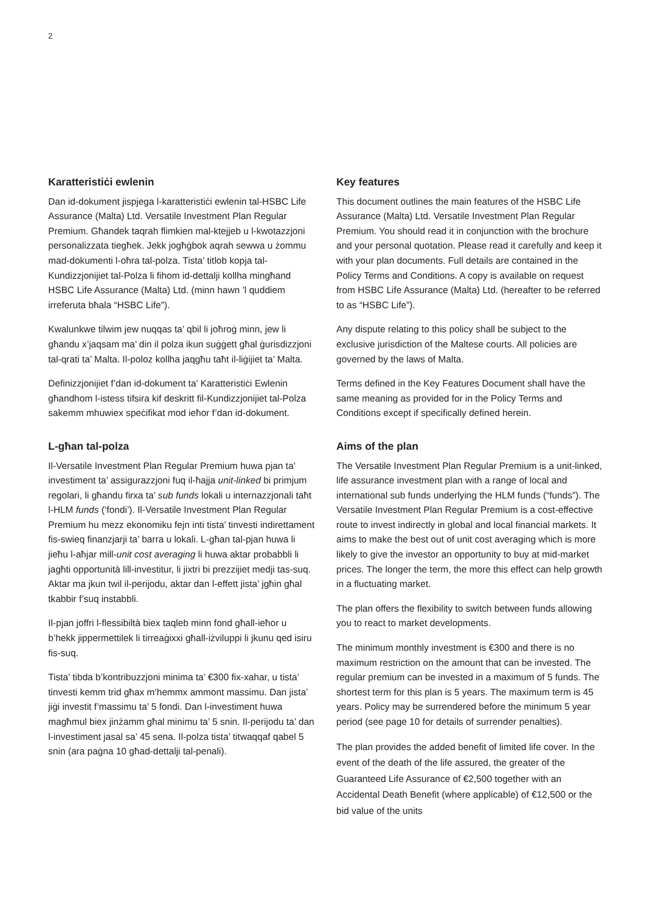2
Karatteristiċi ewlenin
Dan id-dokument jispjega l-karatteristiċi ewlenin tal-HSBC Life Assurance (Malta) Ltd. Versatile Investment Plan Regular Premium. Għandek taqrah flimkien mal-ktejjeb u l-kwotazzjoni personalizzata tiegħek. Jekk jogħġbok aqrah sewwa u żommu mad-dokumenti l-oħra tal-polza. Tista’ titlob kopja tal-Kundizzjonijiet tal-Polza li fihom id-dettalji kollha mingħand HSBC Life Assurance (Malta) Ltd. (minn hawn ’l quddiem irreferuta bħala “HSBC Life”).
Kwalunkwe tilwim jew nuqqas ta’ qbil li joħroġ minn, jew li għandu x’jaqsam ma’ din il polza ikun suġġett għal ġurisdizzjoni tal-qrati ta’ Malta. Il-poloz kollha jaqgħu taħt il-liġijiet ta’ Malta.
Definizzjonijiet f’dan id-dokument ta’ Karatteristiċi Ewlenin għandhom l-istess tifsira kif deskritt fil-Kundizzjonijiet tal-Polza sakemm mhuwiex speċifikat mod ieħor f’dan id-dokument.
L-għan tal-polza
Il-Versatile Investment Plan Regular Premium huwa pjan ta’ investiment ta’ assigurazzjoni fuq il-ħajja unit-linked bi primjum regolari, li għandu firxa ta’ sub funds lokali u internazzjonali taħt l-HLM funds (‘fondi’). Il-Versatile Investment Plan Regular Premium hu mezz ekonomiku fejn inti tista’ tinvesti indirettament fis-swieq finanzjarji ta’ barra u lokali. L-għan tal-pjan huwa li jieħu l-aħjar mill-unit cost averaging li huwa aktar probabbli li jagħti opportunità lill-investitur, li jixtri bi prezzijiet medji tas-suq. Aktar ma jkun twil il-perijodu, aktar dan l-effett jista’ jgħin għal tkabbir f’suq instabbli.
Il-pjan joffri l-flessibiltà biex taqleb minn fond għall-ieħor u b’hekk jippermettilek li tirreaġixxi għall-iżviluppi li jkunu qed isiru fis-suq.
Tista’ tibda b’kontribuzzjoni minima ta’ €300 fix-xahar, u tista’ tinvesti kemm trid għax m’hemmx ammont massimu. Dan jista’ jiġi investit f’massimu ta’ 5 fondi. Dan l-investiment huwa magħmul biex jinżamm għal minimu ta’ 5 snin. Il-perijodu ta’ dan l-investiment jasal sa’ 45 sena. Il-polza tista’ titwaqqaf qabel 5 snin (ara paġna 10 għad-dettalji tal-penali).
Key features
This document outlines the main features of the HSBC Life Assurance (Malta) Ltd. Versatile Investment Plan Regular Premium. You should read it in conjunction with the brochure and your personal quotation. Please read it carefully and keep it with your plan documents. Full details are contained in the Policy Terms and Conditions. A copy is available on request from HSBC Life Assurance (Malta) Ltd. (hereafter to be referred to as “HSBC Life”).
Any dispute relating to this policy shall be subject to the exclusive jurisdiction of the Maltese courts. All policies are governed by the laws of Malta.
Terms defined in the Key Features Document shall have the same meaning as provided for in the Policy Terms and Conditions except if specifically defined herein.
Aims of the plan
The Versatile Investment Plan Regular Premium is a unit-linked, life assurance investment plan with a range of local and international sub funds underlying the HLM funds (“funds”). The Versatile Investment Plan Regular Premium is a cost-effective route to invest indirectly in global and local financial markets. It aims to make the best out of unit cost averaging which is more likely to give the investor an opportunity to buy at mid-market prices. The longer the term, the more this effect can help growth in a fluctuating market.
The plan offers the flexibility to switch between funds allowing you to react to market developments.
The minimum monthly investment is €300 and there is no maximum restriction on the amount that can be invested. The regular premium can be invested in a maximum of 5 funds. The shortest term for this plan is 5 years. The maximum term is 45 years. Policy may be surrendered before the minimum 5 year period (see page 10 for details of surrender penalties).
The plan provides the added benefit of limited life cover. In the event of the death of the life assured, the greater of the Guaranteed Life Assurance of €2,500 together with an Accidental Death Benefit (where applicable) of €12,500 or the bid value of the units